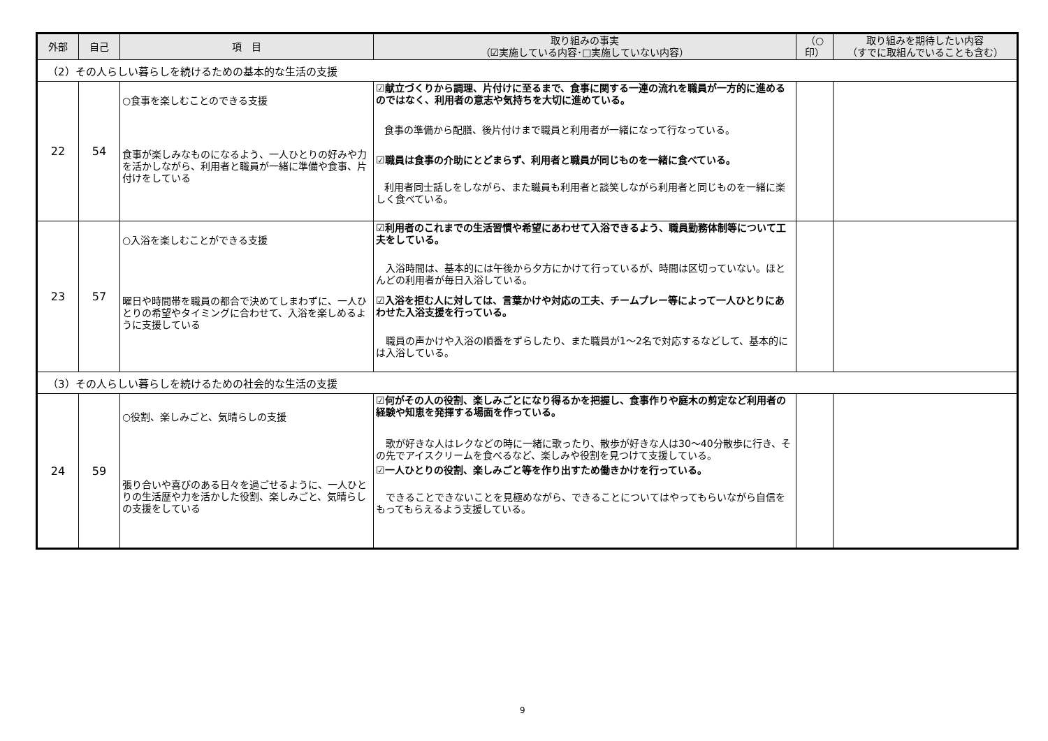| 外部 | 自己 | 項 目 | 取り組みの事実 （☑実施している内容･□実施していない内容） | （○印） | 取り組みを期待したい内容 （すでに取組んでいることも含む） |
| --- | --- | --- | --- | --- | --- |
| （2）その人らしい暮らしを続けるための基本的な生活の支援 | | | | | |
| 22 | 54 | ○食事を楽しむことのできる支援 食事が楽しみなものになるよう、一人ひとりの好みや力を活かしながら、利用者と職員が一緒に準備や食事、片付けをしている | ☑献立づくりから調理、片付けに至るまで、食事に関する一連の流れを職員が一方的に進めるのではなく、利用者の意志や気持ちを大切に進めている。 食事の準備から配膳、後片付けまで職員と利用者が一緒になって行なっている。 ☑職員は食事の介助にとどまらず、利用者と職員が同じものを一緒に食べている。 利用者同士話しをしながら、また職員も利用者と談笑しながら利用者と同じものを一緒に楽しく食べている。 | | |
| 23 | 57 | ○入浴を楽しむことができる支援 曜日や時間帯を職員の都合で決めてしまわずに、一人ひとりの希望やタイミングに合わせて、入浴を楽しめるように支援している | ☑利用者のこれまでの生活習慣や希望にあわせて入浴できるよう、職員勤務体制等について工夫をしている。 入浴時間は、基本的には午後から夕方にかけて行っているが、時間は区切っていない。ほとんどの利用者が毎日入浴している。 ☑入浴を拒む人に対しては、言葉かけや対応の工夫、チームプレー等によって一人ひとりにあわせた入浴支援を行っている。 職員の声かけや入浴の順番をずらしたり、また職員が1～2名で対応するなどして、基本的には入浴している。 | | |
| （3）その人らしい暮らしを続けるための社会的な生活の支援 | | | | | |
| 24 | 59 | ○役割、楽しみごと、気晴らしの支援 張り合いや喜びのある日々を過ごせるように、一人ひとりの生活歴や力を活かした役割、楽しみごと、気晴らしの支援をしている | ☑何がその人の役割、楽しみごとになり得るかを把握し、食事作りや庭木の剪定など利用者の経験や知恵を発揮する場面を作っている。 歌が好きな人はレクなどの時に一緒に歌ったり、散歩が好きな人は30～40分散歩に行き、その先でアイスクリームを食べるなど、楽しみや役割を見つけて支援している。 ☑一人ひとりの役割、楽しみごと等を作り出すため働きかけを行っている。 できることできないことを見極めながら、できることについてはやってもらいながら自信をもってもらえるよう支援している。 | | |
9